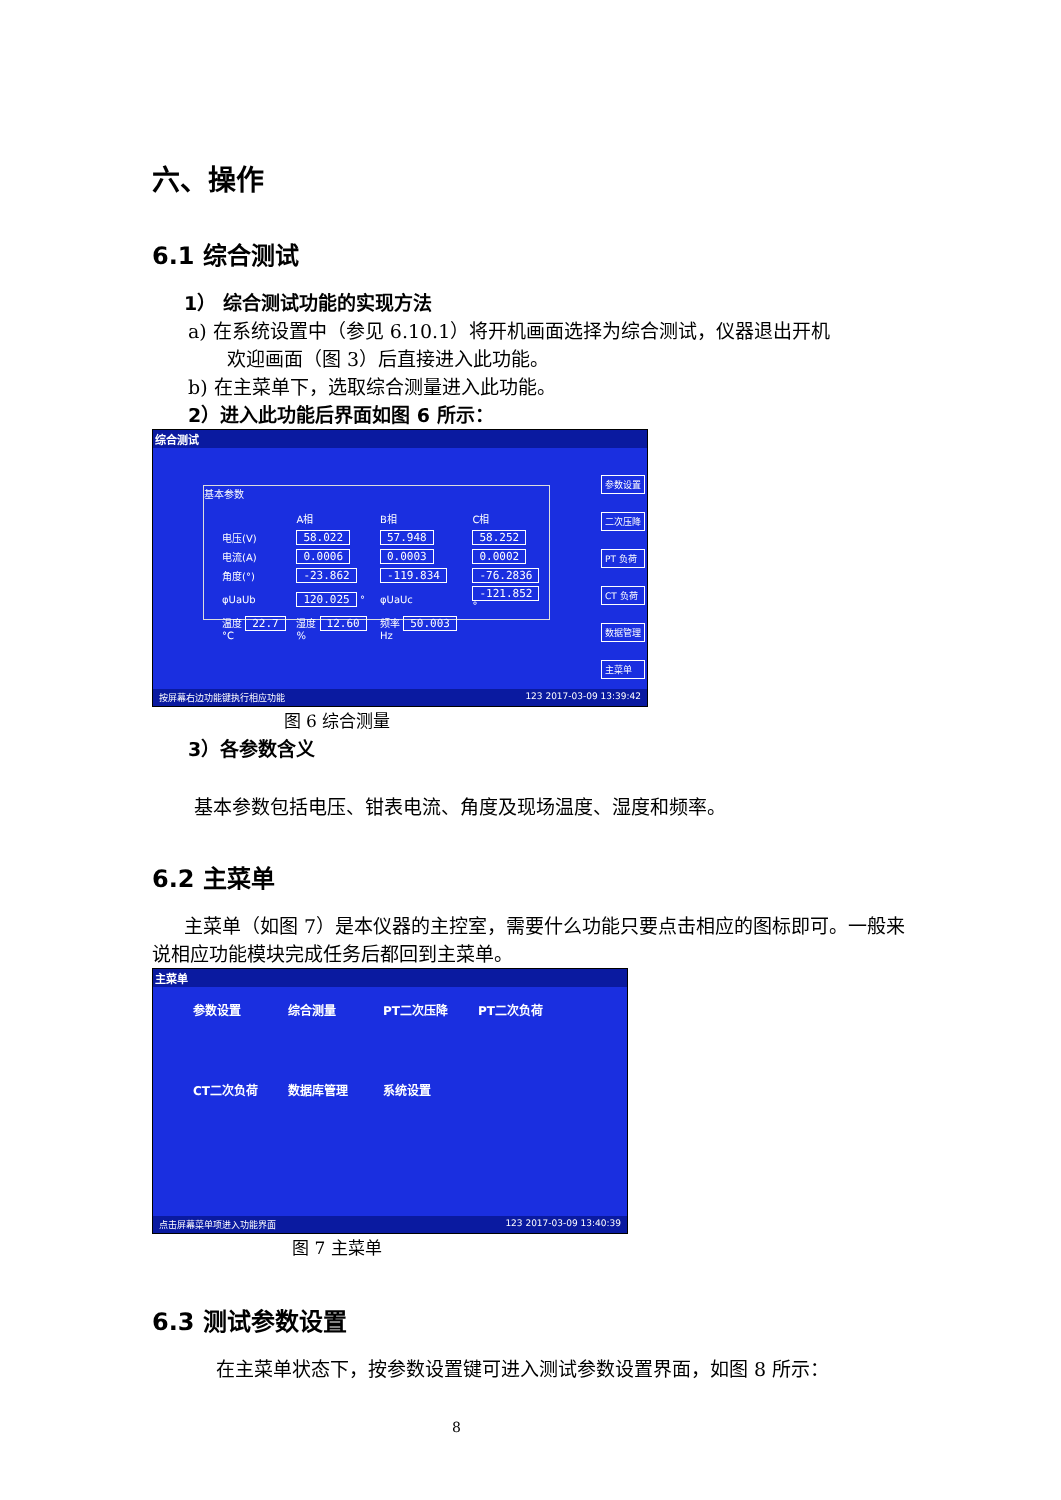六、操作
6.1 综合测试
1） 综合测试功能的实现方法
a) 在系统设置中（参见 6.10.1）将开机画面选择为综合测试，仪器退出开机
欢迎画面（图 3）后直接进入此功能。
b) 在主菜单下，选取综合测量进入此功能。
2）进入此功能后界面如图 6 所示：
综合测试
基本参数
| | A相 | B相 | C相 |
| 电压(V) | 58.022 | 57.948 | 58.252 |
| 电流(A) | 0.0006 | 0.0003 | 0.0002 |
| 角度(°) | -23.862 | -119.834 | -76.2836 |
| φUaUb | 120.025 ° | φUaUc | -121.852 ° |
| 温度 22.7 °C | 湿度 12.60 % | 频率 50.003 Hz | |
参数设置
二次压降
PT 负荷
CT 负荷
数据管理
主菜单
按屏幕右边功能键执行相应功能 123 2017-03-09 13:39:42
图 6 综合测量
3）各参数含义
基本参数包括电压、钳表电流、角度及现场温度、湿度和频率。
6.2 主菜单
主菜单（如图 7）是本仪器的主控室，需要什么功能只要点击相应的图标即可。一般来说相应功能模块完成任务后都回到主菜单。
主菜单
参数设置
综合测量
PT二次压降
PT二次负荷
CT二次负荷
数据库管理
系统设置
点击屏幕菜单项进入功能界面 123 2017-03-09 13:40:39
图 7 主菜单
6.3 测试参数设置
在主菜单状态下，按参数设置键可进入测试参数设置界面，如图 8 所示：
8